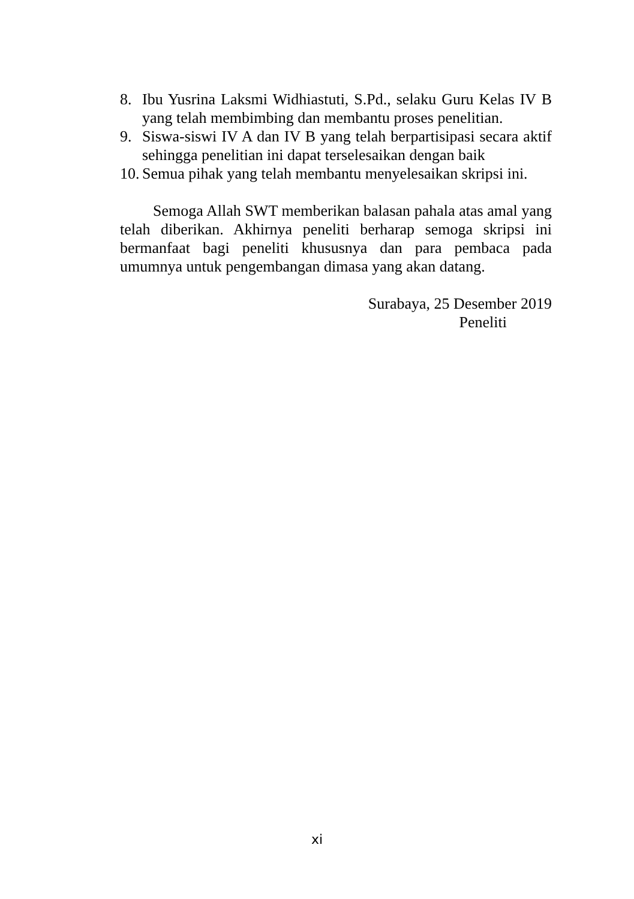8. Ibu Yusrina Laksmi Widhiastuti, S.Pd., selaku Guru Kelas IV B yang telah membimbing dan membantu proses penelitian.
9. Siswa-siswi IV A dan IV B yang telah berpartisipasi secara aktif sehingga penelitian ini dapat terselesaikan dengan baik
10. Semua pihak yang telah membantu menyelesaikan skripsi ini.
Semoga Allah SWT memberikan balasan pahala atas amal yang telah diberikan. Akhirnya peneliti berharap semoga skripsi ini bermanfaat bagi peneliti khususnya dan para pembaca pada umumnya untuk pengembangan dimasa yang akan datang.
Surabaya, 25 Desember 2019
Peneliti
xi